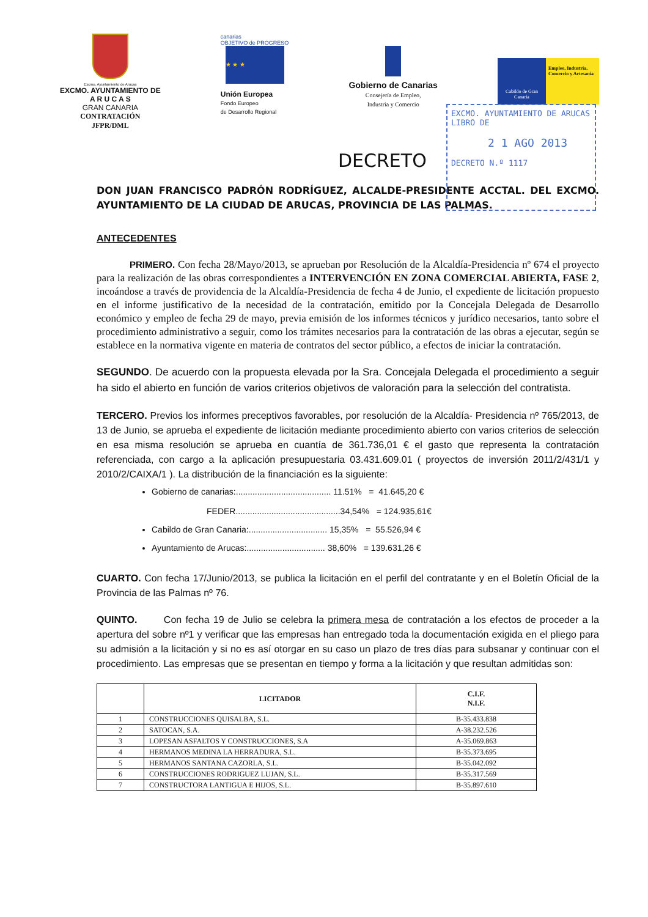Excmo. Ayuntamiento de Arucas
EXCMO. AYUNTAMIENTO DE
A R U C A S
GRAN CANARIA
CONTRATACIÓN
JFPR/DML
canarias
OBJETIVO de PROGRESO
★ ★ ★
Unión Europea
Fondo Europeo
de Desarrollo Regional
Gobierno de Canarias
Consejería de Empleo,
Industria y Comercio
Cabildo de Gran Canaria
Empleo, Industria, Comercio y Artesanía
EXCMO. AYUNTAMIENTO DE ARUCAS
LIBRO DE
2 1 AGO 2013
DECRETO N.º 1117
DECRETO
DON JUAN FRANCISCO PADRÓN RODRÍGUEZ, ALCALDE-PRESIDENTE ACCTAL. DEL EXCMO. AYUNTAMIENTO DE LA CIUDAD DE ARUCAS, PROVINCIA DE LAS PALMAS.
ANTECEDENTES
PRIMERO. Con fecha 28/Mayo/2013, se aprueban por Resolución de la Alcaldía-Presidencia nº 674 el proyecto para la realización de las obras correspondientes a INTERVENCIÓN EN ZONA COMERCIAL ABIERTA, FASE 2, incoándose a través de providencia de la Alcaldía-Presidencia de fecha 4 de Junio, el expediente de licitación propuesto en el informe justificativo de la necesidad de la contratación, emitido por la Concejala Delegada de Desarrollo económico y empleo de fecha 29 de mayo, previa emisión de los informes técnicos y jurídico necesarios, tanto sobre el procedimiento administrativo a seguir, como los trámites necesarios para la contratación de las obras a ejecutar, según se establece en la normativa vigente en materia de contratos del sector público, a efectos de iniciar la contratación.
SEGUNDO. De acuerdo con la propuesta elevada por la Sra. Concejala Delegada el procedimiento a seguir ha sido el abierto en función de varios criterios objetivos de valoración para la selección del contratista.
TERCERO. Previos los informes preceptivos favorables, por resolución de la Alcaldía- Presidencia nº 765/2013, de 13 de Junio, se aprueba el expediente de licitación mediante procedimiento abierto con varios criterios de selección en esa misma resolución se aprueba en cuantía de 361.736,01 € el gasto que representa la contratación referenciada, con cargo a la aplicación presupuestaria 03.431.609.01 ( proyectos de inversión 2011/2/431/1 y 2010/2/CAIXA/1 ). La distribución de la financiación es la siguiente:
Gobierno de canarias:........................................ 11.51% = 41.645,20 €
FEDER............................................34,54% = 124.935,61€
Cabildo de Gran Canaria:................................. 15,35% = 55.526,94 €
Ayuntamiento de Arucas:................................. 38,60% = 139.631,26 €
CUARTO. Con fecha 17/Junio/2013, se publica la licitación en el perfil del contratante y en el Boletín Oficial de la Provincia de las Palmas nº 76.
QUINTO. Con fecha 19 de Julio se celebra la primera mesa de contratación a los efectos de proceder a la apertura del sobre nº1 y verificar que las empresas han entregado toda la documentación exigida en el pliego para su admisión a la licitación y si no es así otorgar en su caso un plazo de tres días para subsanar y continuar con el procedimiento. Las empresas que se presentan en tiempo y forma a la licitación y que resultan admitidas son:
| | LICITADOR | C.I.F. N.I.F. |
| --- | --- | --- |
| 1 | CONSTRUCCIONES QUISALBA, S.L. | B-35.433.838 |
| 2 | SATOCAN, S.A. | A-38.232.526 |
| 3 | LOPESAN ASFALTOS Y CONSTRUCCIONES, S.A | A-35.069.863 |
| 4 | HERMANOS MEDINA LA HERRADURA, S.L. | B-35.373.695 |
| 5 | HERMANOS SANTANA CAZORLA, S.L. | B-35.042.092 |
| 6 | CONSTRUCCIONES RODRIGUEZ LUJAN, S.L. | B-35.317.569 |
| 7 | CONSTRUCTORA LANTIGUA E HIJOS, S.L. | B-35.897.610 |